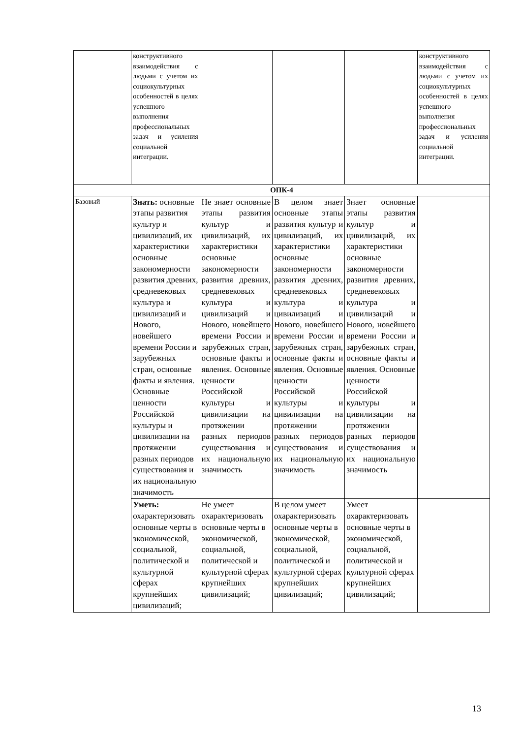| | конструктивного взаимодействия с людьми с учетом их социокультурных особенностей в целях успешного выполнения профессиональных задач и усиления социальной интеграции. | | | | конструктивного взаимодействия с людьми с учетом их социокультурных особенностей в целях успешного выполнения профессиональных задач и усиления социальной интеграции. |
| ОПК-4 | | | | | |
| Базовый | Знать: основные этапы развития культур и цивилизаций, их характеристики основные закономерности развития древних, средневековых культура и цивилизаций и Нового, новейшего времени России и зарубежных стран, основные факты и явления. Основные ценности Российской культуры и цивилизации на протяжении разных периодов существования и их национальную значимость | Не знает основные этапы развития культур и цивилизаций, их характеристики основные закономерности развития древних, средневековых культура и цивилизаций и Нового, новейшего времени России и зарубежных стран, основные факты и явления. Основные ценности Российской культуры и цивилизации на протяжении разных периодов существования и их национальную значимость | В целом знает основные этапы развития культур и цивилизаций, их характеристики основные закономерности развития древних, средневековых культура и цивилизаций и Нового, новейшего времени России и зарубежных стран, основные факты и явления. Основные ценности Российской культуры и цивилизации на протяжении разных периодов существования и их национальную значимость | Знает основные этапы развития культур и цивилизаций, их характеристики основные закономерности развития древних, средневековых культура и цивилизаций и Нового, новейшего времени России и зарубежных стран, основные факты и явления. Основные ценности Российской культуры и цивилизации на протяжении разных периодов существования и их национальную значимость | |
| | Уметь: охарактеризовать основные черты в экономической, социальной, политической и культурной сферах крупнейших цивилизаций; | Не умеет охарактеризовать основные черты в экономической, социальной, политической и культурной сферах крупнейших цивилизаций; | В целом умеет охарактеризовать основные черты в экономической, социальной, политической и культурной сферах крупнейших цивилизаций; | Умеет охарактеризовать основные черты в экономической, социальной, политической и культурной сферах крупнейших цивилизаций; | |
13